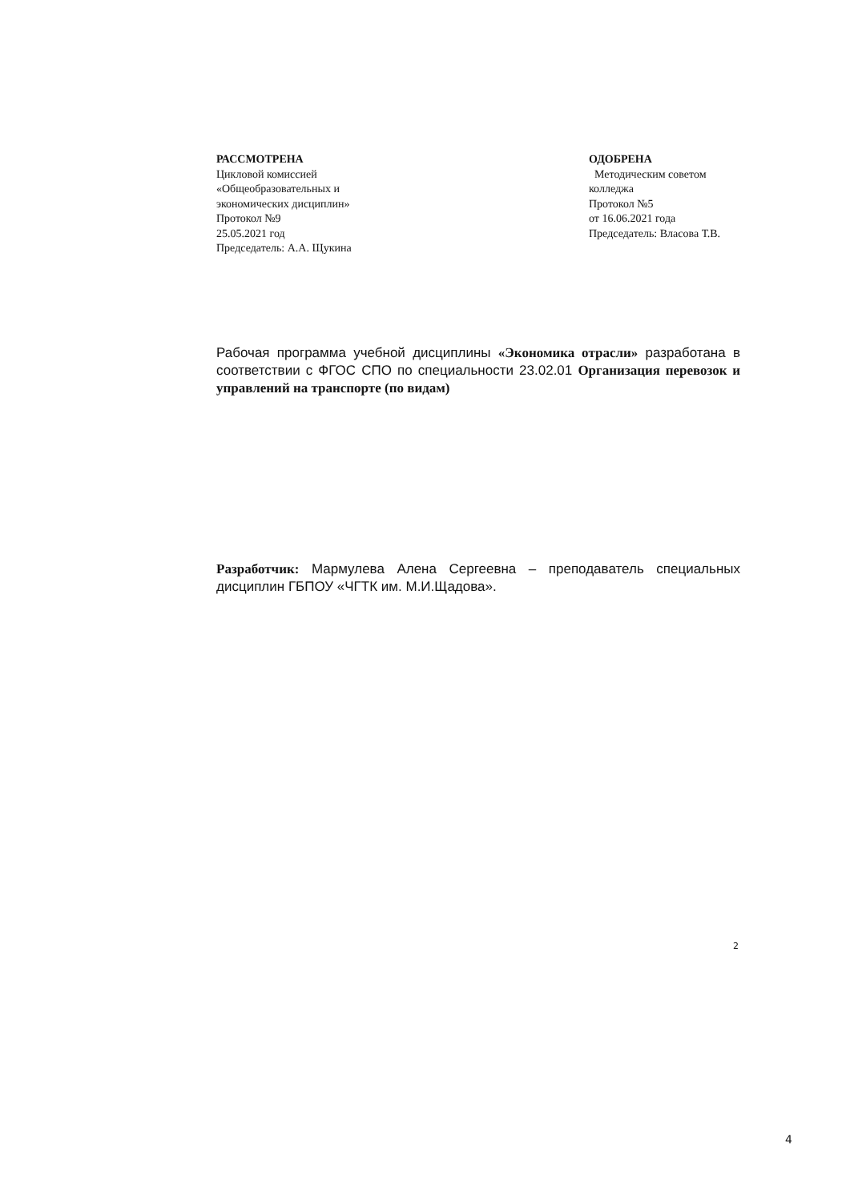РАССМОТРЕНА
Цикловой комиссией
«Общеобразовательных и
экономических дисциплин»
Протокол №9
25.05.2021 год
Председатель: А.А. Щукина
ОДОБРЕНА
Методическим советом
колледжа
Протокол №5
от 16.06.2021 года
Председатель: Власова Т.В.
Рабочая программа учебной дисциплины «Экономика отрасли» разработана в соответствии с ФГОС СПО по специальности 23.02.01 Организация перевозок и управлений на транспорте (по видам)
Разработчик: Мармулева Алена Сергеевна – преподаватель специальных дисциплин ГБПОУ «ЧГТК им. М.И.Щадова».
2
4